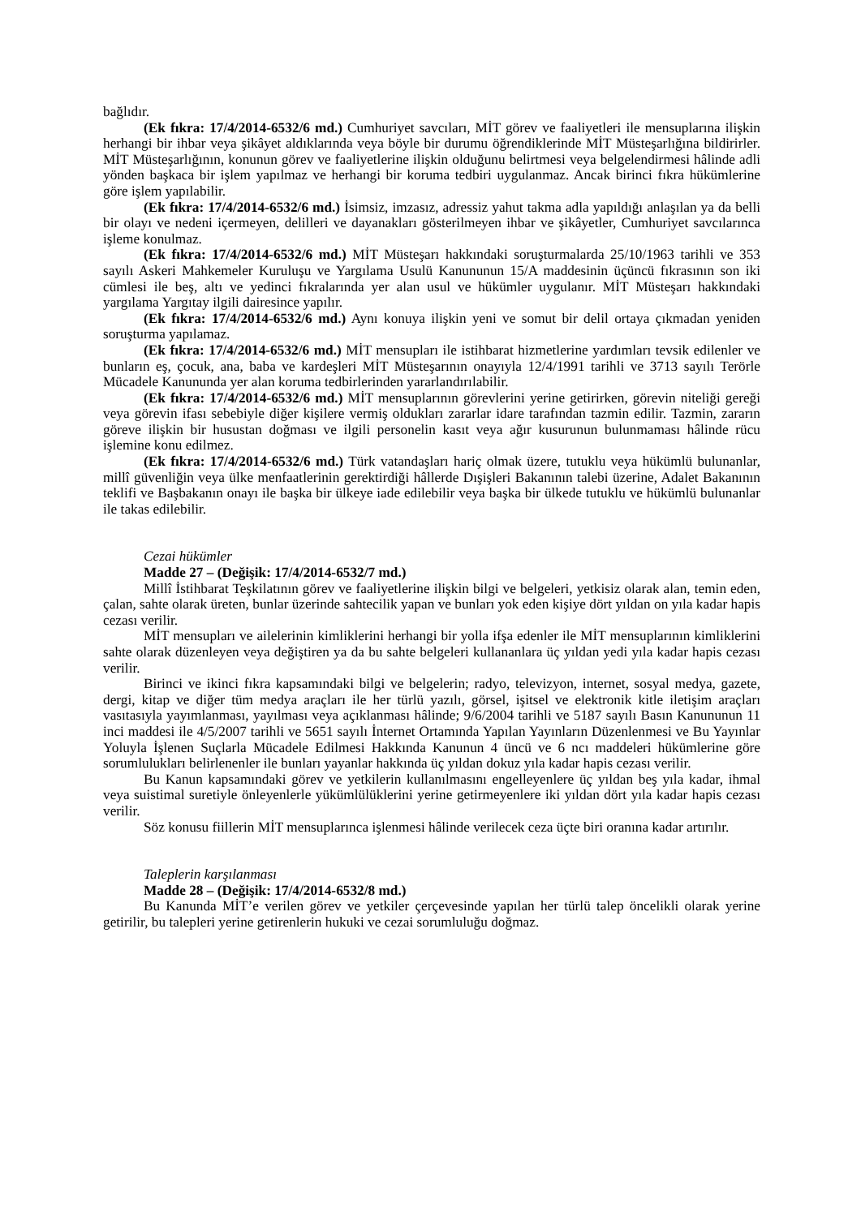bağlıdır.
(Ek fıkra: 17/4/2014-6532/6 md.) Cumhuriyet savcıları, MİT görev ve faaliyetleri ile mensuplarına ilişkin herhangi bir ihbar veya şikâyet aldıklarında veya böyle bir durumu öğrendiklerinde MİT Müsteşarlığına bildirirler. MİT Müsteşarlığının, konunun görev ve faaliyetlerine ilişkin olduğunu belirtmesi veya belgelendirmesi hâlinde adli yönden başkaca bir işlem yapılmaz ve herhangi bir koruma tedbiri uygulanmaz. Ancak birinci fıkra hükümlerine göre işlem yapılabilir.
(Ek fıkra: 17/4/2014-6532/6 md.) İsimsiz, imzasız, adressiz yahut takma adla yapıldığı anlaşılan ya da belli bir olayı ve nedeni içermeyen, delilleri ve dayanakları gösterilmeyen ihbar ve şikâyetler, Cumhuriyet savcılarınca işleme konulmaz.
(Ek fıkra: 17/4/2014-6532/6 md.) MİT Müsteşarı hakkındaki soruşturmalarda 25/10/1963 tarihli ve 353 sayılı Askeri Mahkemeler Kuruluşu ve Yargılama Usulü Kanununun 15/A maddesinin üçüncü fıkrasının son iki cümlesi ile beş, altı ve yedinci fıkralarında yer alan usul ve hükümler uygulanır. MİT Müsteşarı hakkındaki yargılama Yargıtay ilgili dairesince yapılır.
(Ek fıkra: 17/4/2014-6532/6 md.) Aynı konuya ilişkin yeni ve somut bir delil ortaya çıkmadan yeniden soruşturma yapılamaz.
(Ek fıkra: 17/4/2014-6532/6 md.) MİT mensupları ile istihbarat hizmetlerine yardımları tevsik edilenler ve bunların eş, çocuk, ana, baba ve kardeşleri MİT Müsteşarının onayıyla 12/4/1991 tarihli ve 3713 sayılı Terörle Mücadele Kanununda yer alan koruma tedbirlerinden yararlandırılabilir.
(Ek fıkra: 17/4/2014-6532/6 md.) MİT mensuplarının görevlerini yerine getirirken, görevin niteliği gereği veya görevin ifası sebebiyle diğer kişilere vermiş oldukları zararlar idare tarafından tazmin edilir. Tazmin, zararın göreve ilişkin bir husustan doğması ve ilgili personelin kasıt veya ağır kusurunun bulunmaması hâlinde rücu işlemine konu edilmez.
(Ek fıkra: 17/4/2014-6532/6 md.) Türk vatandaşları hariç olmak üzere, tutuklu veya hükümlü bulunanlar, millî güvenliğin veya ülke menfaatlerinin gerektirdiği hâllerde Dışişleri Bakanının talebi üzerine, Adalet Bakanının teklifi ve Başbakanın onayı ile başka bir ülkeye iade edilebilir veya başka bir ülkede tutuklu ve hükümlü bulunanlar ile takas edilebilir.
Cezai hükümler
Madde 27 – (Değişik: 17/4/2014-6532/7 md.)
Millî İstihbarat Teşkilatının görev ve faaliyetlerine ilişkin bilgi ve belgeleri, yetkisiz olarak alan, temin eden, çalan, sahte olarak üreten, bunlar üzerinde sahtecilik yapan ve bunları yok eden kişiye dört yıldan on yıla kadar hapis cezası verilir.
MİT mensupları ve ailelerinin kimliklerini herhangi bir yolla ifşa edenler ile MİT mensuplarının kimliklerini sahte olarak düzenleyen veya değiştiren ya da bu sahte belgeleri kullananlara üç yıldan yedi yıla kadar hapis cezası verilir.
Birinci ve ikinci fıkra kapsamındaki bilgi ve belgelerin; radyo, televizyon, internet, sosyal medya, gazete, dergi, kitap ve diğer tüm medya araçları ile her türlü yazılı, görsel, işitsel ve elektronik kitle iletişim araçları vasıtasıyla yayımlanması, yayılması veya açıklanması hâlinde; 9/6/2004 tarihli ve 5187 sayılı Basın Kanununun 11 inci maddesi ile 4/5/2007 tarihli ve 5651 sayılı İnternet Ortamında Yapılan Yayınların Düzenlenmesi ve Bu Yayınlar Yoluyla İşlenen Suçlarla Mücadele Edilmesi Hakkında Kanunun 4 üncü ve 6 ncı maddeleri hükümlerine göre sorumlulukları belirlenenler ile bunları yayanlar hakkında üç yıldan dokuz yıla kadar hapis cezası verilir.
Bu Kanun kapsamındaki görev ve yetkilerin kullanılmasını engelleyenlere üç yıldan beş yıla kadar, ihmal veya suistimal suretiyle önleyenlerle yükümlülüklerini yerine getirmeyenlere iki yıldan dört yıla kadar hapis cezası verilir.
Söz konusu fiillerin MİT mensuplarınca işlenmesi hâlinde verilecek ceza üçte biri oranına kadar artırılır.
Taleplerin karşılanması
Madde 28 – (Değişik: 17/4/2014-6532/8 md.)
Bu Kanunda MİT’e verilen görev ve yetkiler çerçevesinde yapılan her türlü talep öncelikli olarak yerine getirilir, bu talepleri yerine getirenlerin hukuki ve cezai sorumluluğu doğmaz.